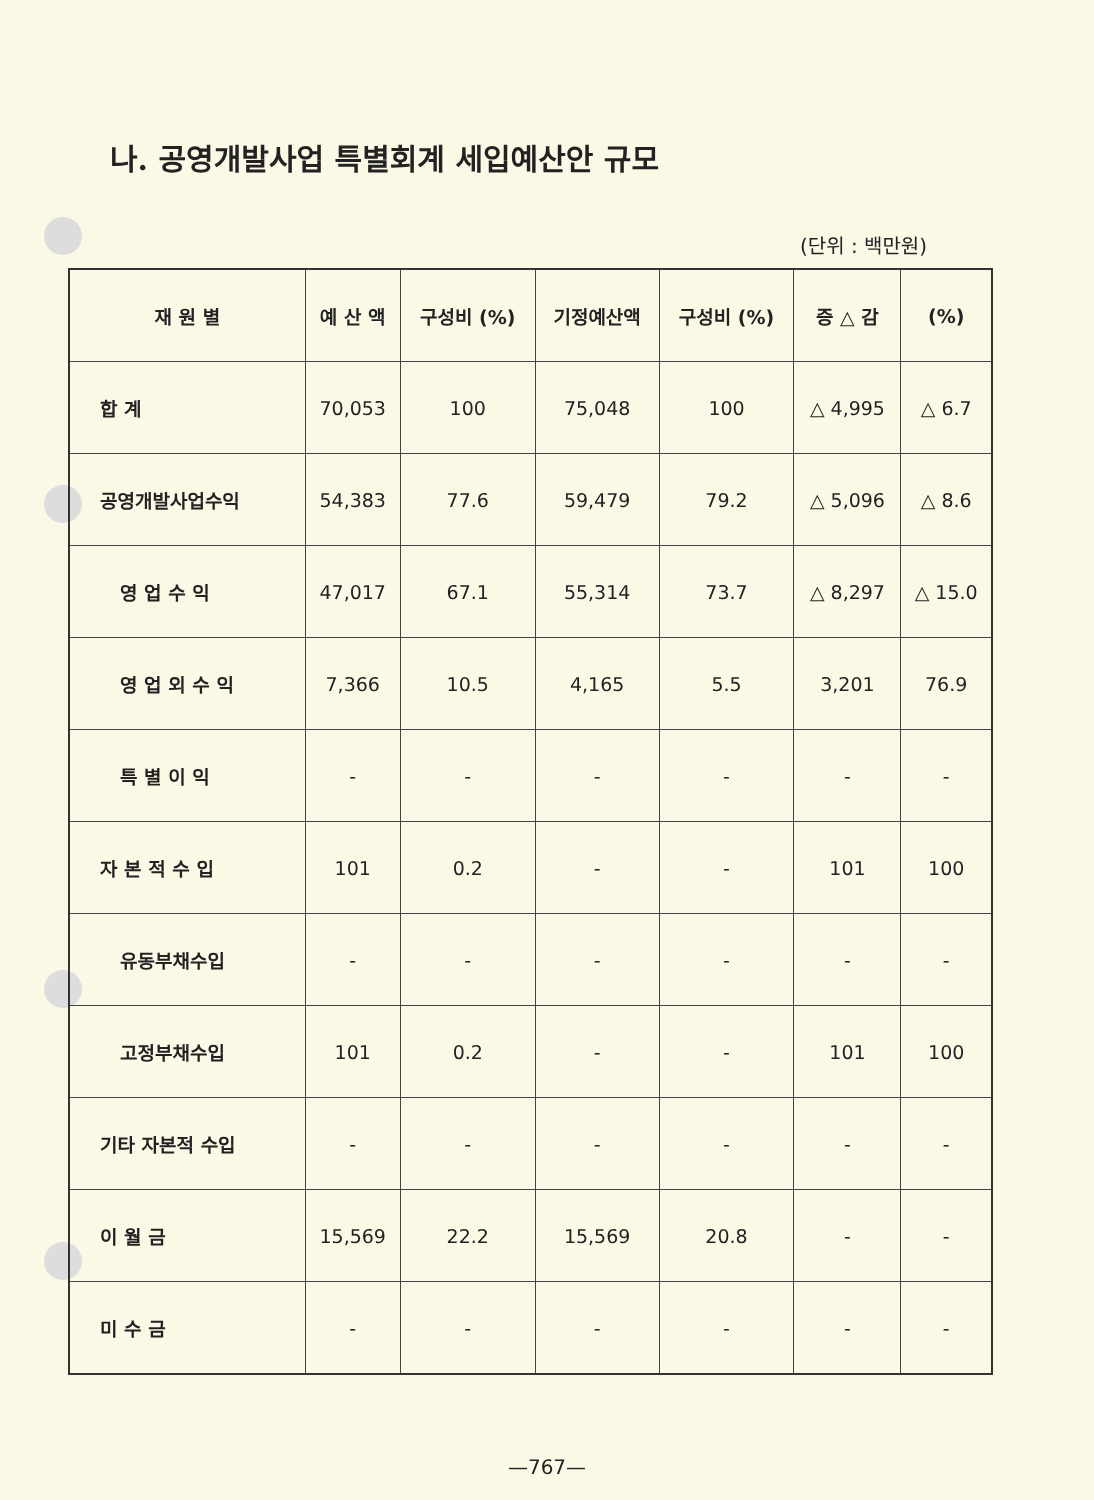나. 공영개발사업 특별회계 세입예산안 규모
(단위 : 백만원)
| 재 원 별 | 예 산 액 | 구성비 (%) | 기정예산액 | 구성비 (%) | 증 △ 감 | (%) |
| --- | --- | --- | --- | --- | --- | --- |
| 합 계 | 70,053 | 100 | 75,048 | 100 | △ 4,995 | △ 6.7 |
| 공영개발사업수익 | 54,383 | 77.6 | 59,479 | 79.2 | △ 5,096 | △ 8.6 |
| 영 업 수 익 | 47,017 | 67.1 | 55,314 | 73.7 | △ 8,297 | △ 15.0 |
| 영 업 외 수 익 | 7,366 | 10.5 | 4,165 | 5.5 | 3,201 | 76.9 |
| 특 별 이 익 | - | - | - | - | - | - |
| 자 본 적 수 입 | 101 | 0.2 | - | - | 101 | 100 |
| 유동부채수입 | - | - | - | - | - | - |
| 고정부채수입 | 101 | 0.2 | - | - | 101 | 100 |
| 기타 자본적 수입 | - | - | - | - | - | - |
| 이 월 금 | 15,569 | 22.2 | 15,569 | 20.8 | - | - |
| 미 수 금 | - | - | - | - | - | - |
—767—